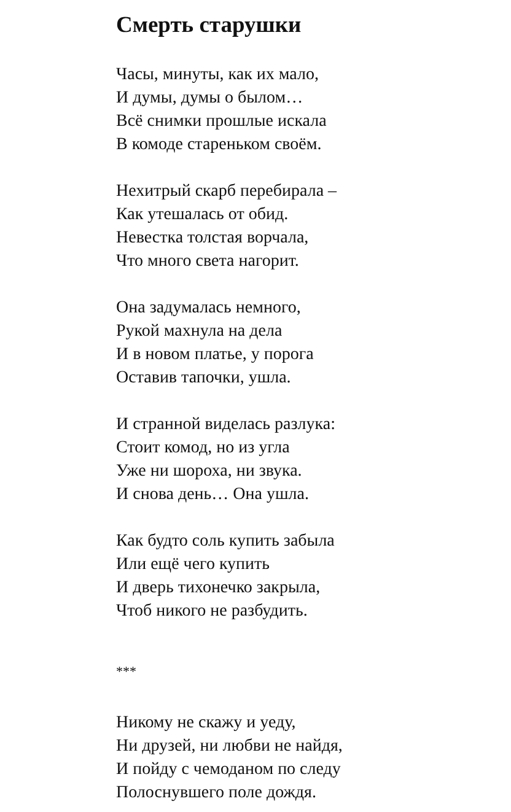Смерть старушки
Часы, минуты, как их мало,
И думы, думы о былом…
Всё снимки прошлые искала
В комоде стареньком своём.
Нехитрый скарб перебирала –
Как утешалась от обид.
Невестка толстая ворчала,
Что много света нагорит.
Она задумалась немного,
Рукой махнула на дела
И в новом платье, у порога
Оставив тапочки, ушла.
И странной виделась разлука:
Стоит комод, но из угла
Уже ни шороха, ни звука.
И снова день… Она ушла.
Как будто соль купить забыла
Или ещё чего купить
И дверь тихонечко закрыла,
Чтоб никого не разбудить.
***
Никому не скажу и уеду,
Ни друзей, ни любви не найдя,
И пойду с чемоданом по следу
Полоснувшего поле дождя.